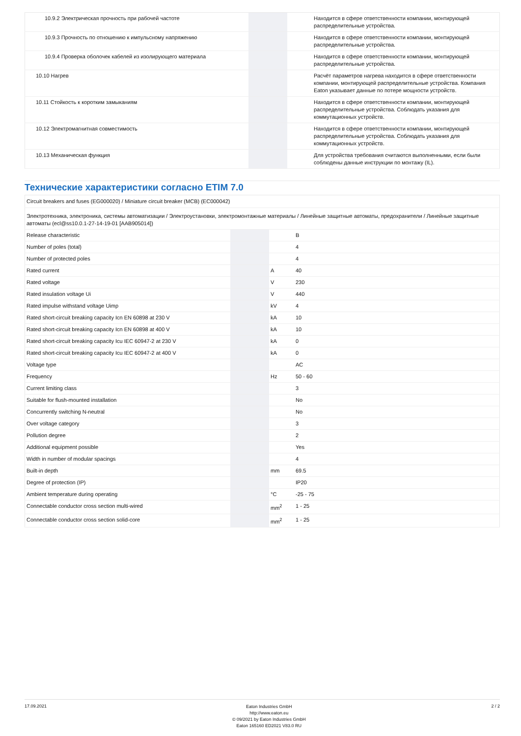| 10.9.2 Электрическая прочность при рабочей частоте | | | Находится в сфере ответственности компании, монтирующей распределительные устройства. |
| 10.9.3 Прочность по отношению к импульсному напряжению | | | Находится в сфере ответственности компании, монтирующей распределительные устройства. |
| 10.9.4 Проверка оболочек кабелей из изолирующего материала | | | Находится в сфере ответственности компании, монтирующей распределительные устройства. |
| 10.10 Нагрев | | | Расчёт параметров нагрева находится в сфере ответственности компании, монтирующей распределительные устройства. Компания Eaton указывает данные по потере мощности устройств. |
| 10.11 Стойкость к коротким замыканиям | | | Находится в сфере ответственности компании, монтирующей распределительные устройства. Соблюдать указания для коммутационных устройств. |
| 10.12 Электромагнитная совместимость | | | Находится в сфере ответственности компании, монтирующей распределительные устройства. Соблюдать указания для коммутационных устройств. |
| 10.13 Механическая функция | | | Для устройства требования считаются выполненными, если были соблюдены данные инструкции по монтажу (IL). |
Технические характеристики согласно ETIM 7.0
| Circuit breakers and fuses (EG000020) / Miniature circuit breaker (MCB) (EC000042) | | | |
| Электротехника, электроника, системы автоматизации / Электроустановки, электромонтажные материалы / Линейные защитные автоматы, предохранители / Линейные защитные автоматы (ecl@ss10.0.1-27-14-19-01 [AAB905014]) | | | |
| Release characteristic | | | B |
| Number of poles (total) | | | 4 |
| Number of protected poles | | | 4 |
| Rated current | | A | 40 |
| Rated voltage | | V | 230 |
| Rated insulation voltage Ui | | V | 440 |
| Rated impulse withstand voltage Uimp | | kV | 4 |
| Rated short-circuit breaking capacity Icn EN 60898 at 230 V | | kA | 10 |
| Rated short-circuit breaking capacity Icn EN 60898 at 400 V | | kA | 10 |
| Rated short-circuit breaking capacity Icu IEC 60947-2 at 230 V | | kA | 0 |
| Rated short-circuit breaking capacity Icu IEC 60947-2 at 400 V | | kA | 0 |
| Voltage type | | | AC |
| Frequency | | Hz | 50 - 60 |
| Current limiting class | | | 3 |
| Suitable for flush-mounted installation | | | No |
| Concurrently switching N-neutral | | | No |
| Over voltage category | | | 3 |
| Pollution degree | | | 2 |
| Additional equipment possible | | | Yes |
| Width in number of modular spacings | | | 4 |
| Built-in depth | | mm | 69.5 |
| Degree of protection (IP) | | | IP20 |
| Ambient temperature during operating | | °C | -25 - 75 |
| Connectable conductor cross section multi-wired | | mm<sup>2</sup> | 1 - 25 |
| Connectable conductor cross section solid-core | | mm<sup>2</sup> | 1 - 25 |
17.09.2021
Eaton Industries GmbH
http://www.eaton.eu
© 09/2021 by Eaton Industries GmbH
Eaton 165160 ED2021 V83.0 RU
2 / 2